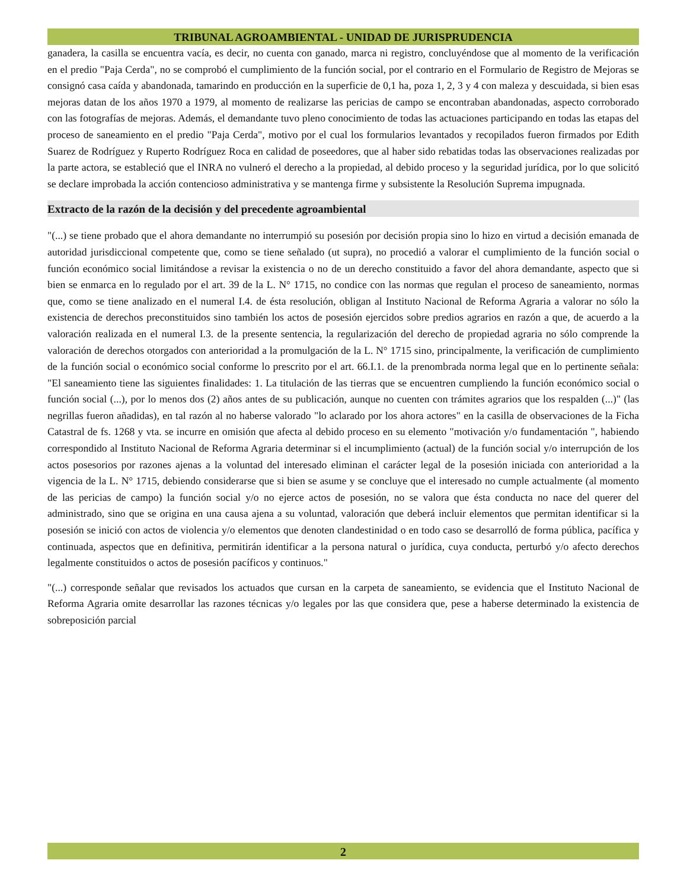TRIBUNAL AGROAMBIENTAL - UNIDAD DE JURISPRUDENCIA
ganadera, la casilla se encuentra vacía, es decir, no cuenta con ganado, marca ni registro, concluyéndose que al momento de la verificación en el predio "Paja Cerda", no se comprobó el cumplimiento de la función social, por el contrario en el Formulario de Registro de Mejoras se consignó casa caída y abandonada, tamarindo en producción en la superficie de 0,1 ha, poza 1, 2, 3 y 4 con maleza y descuidada, si bien esas mejoras datan de los años 1970 a 1979, al momento de realizarse las pericias de campo se encontraban abandonadas, aspecto corroborado con las fotografías de mejoras. Además, el demandante tuvo pleno conocimiento de todas las actuaciones participando en todas las etapas del proceso de saneamiento en el predio "Paja Cerda", motivo por el cual los formularios levantados y recopilados fueron firmados por Edith Suarez de Rodríguez y Ruperto Rodríguez Roca en calidad de poseedores, que al haber sido rebatidas todas las observaciones realizadas por la parte actora, se estableció que el INRA no vulneró el derecho a la propiedad, al debido proceso y la seguridad jurídica, por lo que solicitó se declare improbada la acción contencioso administrativa y se mantenga firme y subsistente la Resolución Suprema impugnada.
Extracto de la razón de la decisión y del precedente agroambiental
"(...) se tiene probado que el ahora demandante no interrumpió su posesión por decisión propia sino lo hizo en virtud a decisión emanada de autoridad jurisdiccional competente que, como se tiene señalado (ut supra), no procedió a valorar el cumplimiento de la función social o función económico social limitándose a revisar la existencia o no de un derecho constituido a favor del ahora demandante, aspecto que si bien se enmarca en lo regulado por el art. 39 de la L. N° 1715, no condice con las normas que regulan el proceso de saneamiento, normas que, como se tiene analizado en el numeral I.4. de ésta resolución, obligan al Instituto Nacional de Reforma Agraria a valorar no sólo la existencia de derechos preconstituidos sino también los actos de posesión ejercidos sobre predios agrarios en razón a que, de acuerdo a la valoración realizada en el numeral I.3. de la presente sentencia, la regularización del derecho de propiedad agraria no sólo comprende la valoración de derechos otorgados con anterioridad a la promulgación de la L. N° 1715 sino, principalmente, la verificación de cumplimiento de la función social o económico social conforme lo prescrito por el art. 66.I.1. de la prenombrada norma legal que en lo pertinente señala: "El saneamiento tiene las siguientes finalidades: 1. La titulación de las tierras que se encuentren cumpliendo la función económico social o función social (...), por lo menos dos (2) años antes de su publicación, aunque no cuenten con trámites agrarios que los respalden (...)" (las negrillas fueron añadidas), en tal razón al no haberse valorado "lo aclarado por los ahora actores" en la casilla de observaciones de la Ficha Catastral de fs. 1268 y vta. se incurre en omisión que afecta al debido proceso en su elemento "motivación y/o fundamentación ", habiendo correspondido al Instituto Nacional de Reforma Agraria determinar si el incumplimiento (actual) de la función social y/o interrupción de los actos posesorios por razones ajenas a la voluntad del interesado eliminan el carácter legal de la posesión iniciada con anterioridad a la vigencia de la L. N° 1715, debiendo considerarse que si bien se asume y se concluye que el interesado no cumple actualmente (al momento de las pericias de campo) la función social y/o no ejerce actos de posesión, no se valora que ésta conducta no nace del querer del administrado, sino que se origina en una causa ajena a su voluntad, valoración que deberá incluir elementos que permitan identificar si la posesión se inició con actos de violencia y/o elementos que denoten clandestinidad o en todo caso se desarrolló de forma pública, pacífica y continuada, aspectos que en definitiva, permitirán identificar a la persona natural o jurídica, cuya conducta, perturbó y/o afecto derechos legalmente constituidos o actos de posesión pacíficos y continuos."
"(...) corresponde señalar que revisados los actuados que cursan en la carpeta de saneamiento, se evidencia que el Instituto Nacional de Reforma Agraria omite desarrollar las razones técnicas y/o legales por las que considera que, pese a haberse determinado la existencia de sobreposición parcial
2